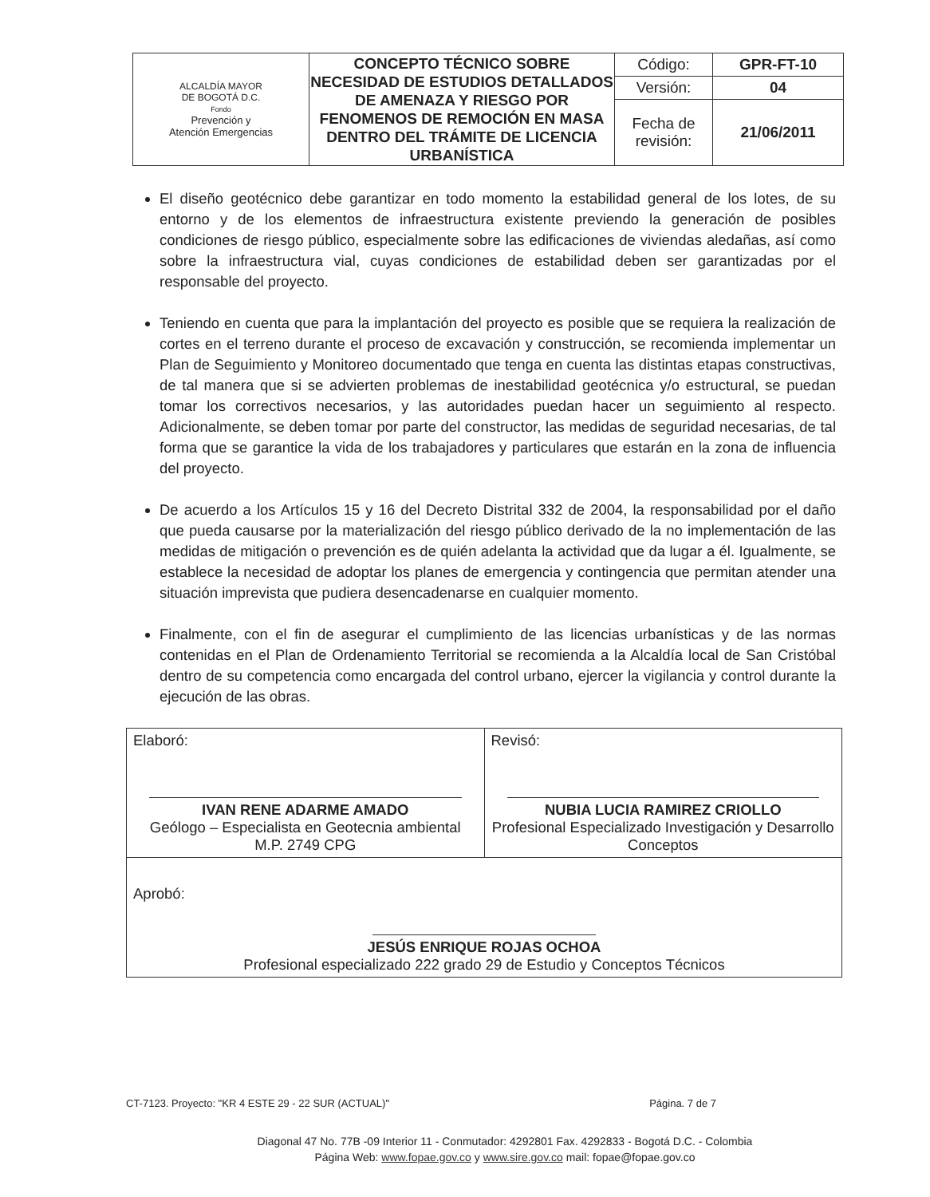| ALCALDÍA MAYOR DE BOGOTÁ D.C. Fondo Prevención y Atención Emergencias | CONCEPTO TÉCNICO SOBRE NECESIDAD DE ESTUDIOS DETALLADOS DE AMENAZA Y RIESGO POR FENOMENOS DE REMOCIÓN EN MASA DENTRO DEL TRÁMITE DE LICENCIA URBANÍSTICA | Código: | GPR-FT-10 |
| | | Versión: | 04 |
| | | Fecha de revisión: | 21/06/2011 |
El diseño geotécnico debe garantizar en todo momento la estabilidad general de los lotes, de su entorno y de los elementos de infraestructura existente previendo la generación de posibles condiciones de riesgo público, especialmente sobre las edificaciones de viviendas aledañas, así como sobre la infraestructura vial, cuyas condiciones de estabilidad deben ser garantizadas por el responsable del proyecto.
Teniendo en cuenta que para la implantación del proyecto es posible que se requiera la realización de cortes en el terreno durante el proceso de excavación y construcción, se recomienda implementar un Plan de Seguimiento y Monitoreo documentado que tenga en cuenta las distintas etapas constructivas, de tal manera que si se advierten problemas de inestabilidad geotécnica y/o estructural, se puedan tomar los correctivos necesarios, y las autoridades puedan hacer un seguimiento al respecto. Adicionalmente, se deben tomar por parte del constructor, las medidas de seguridad necesarias, de tal forma que se garantice la vida de los trabajadores y particulares que estarán en la zona de influencia del proyecto.
De acuerdo a los Artículos 15 y 16 del Decreto Distrital 332 de 2004, la responsabilidad por el daño que pueda causarse por la materialización del riesgo público derivado de la no implementación de las medidas de mitigación o prevención es de quién adelanta la actividad que da lugar a él. Igualmente, se establece la necesidad de adoptar los planes de emergencia y contingencia que permitan atender una situación imprevista que pudiera desencadenarse en cualquier momento.
Finalmente, con el fin de asegurar el cumplimiento de las licencias urbanísticas y de las normas contenidas en el Plan de Ordenamiento Territorial se recomienda a la Alcaldía local de San Cristóbal dentro de su competencia como encargada del control urbano, ejercer la vigilancia y control durante la ejecución de las obras.
| Elaboró: IVAN RENE ADARME AMADO Geólogo – Especialista en Geotecnia ambiental M.P. 2749 CPG | Revisó: NUBIA LUCIA RAMIREZ CRIOLLO Profesional Especializado Investigación y Desarrollo Conceptos |
| Aprobó: JESÚS ENRIQUE ROJAS OCHOA Profesional especializado 222 grado 29 de Estudio y Conceptos Técnicos | |
CT-7123. Proyecto: "KR 4 ESTE 29 - 22 SUR (ACTUAL)" Página. 7 de 7
Diagonal 47 No. 77B -09 Interior 11 - Conmutador: 4292801 Fax. 4292833 - Bogotá D.C. - Colombia
Página Web: www.fopae.gov.co y www.sire.gov.co mail: fopae@fopae.gov.co